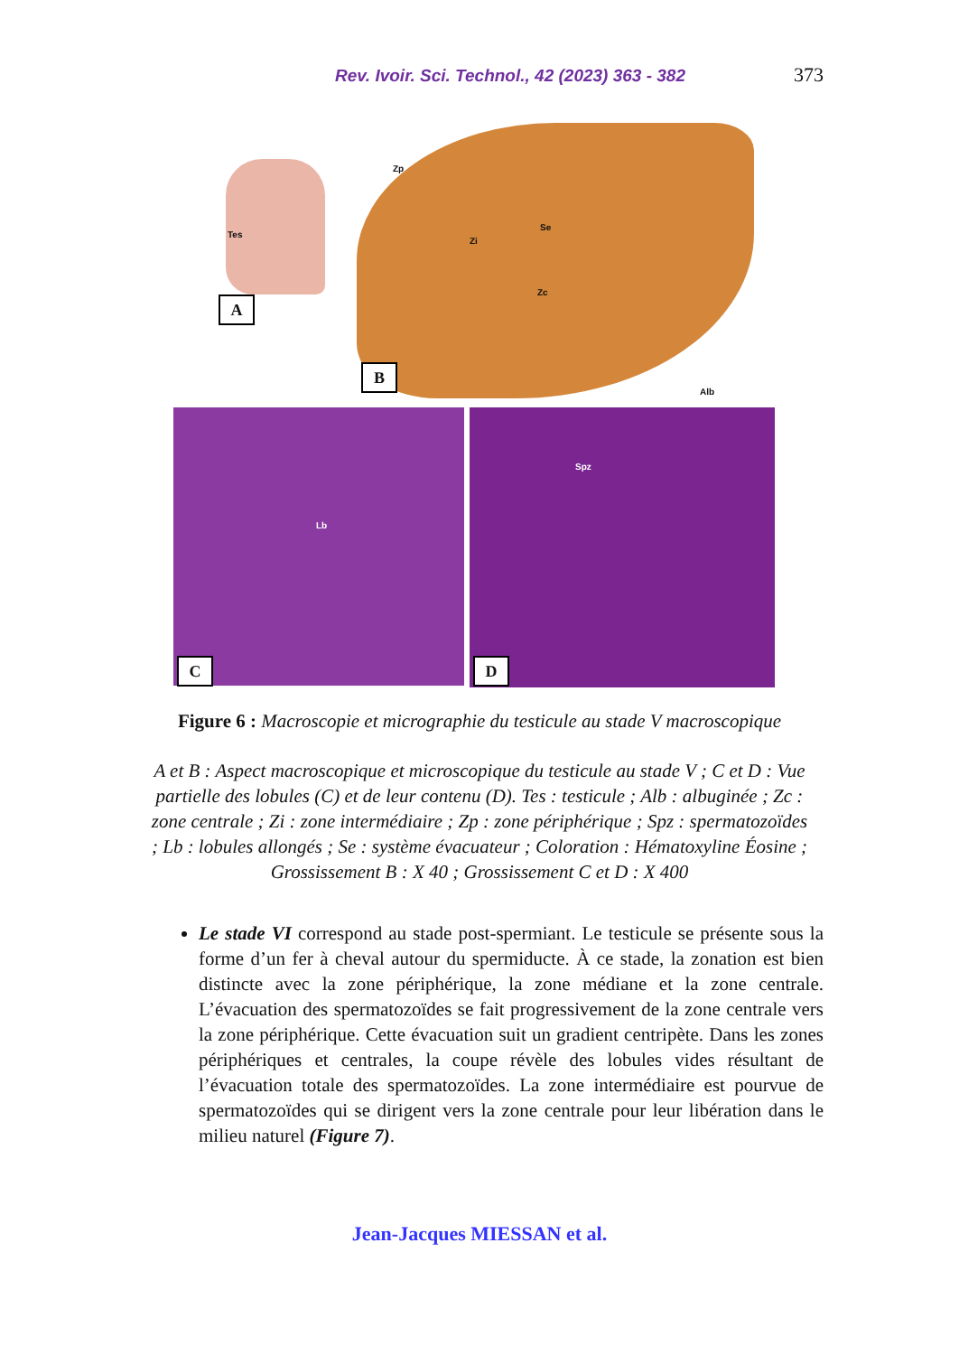Rev. Ivoir. Sci. Technol., 42 (2023) 363 - 382 373
Tes
A
Zp
Zi
Se
Zc
Alb
B
Lb
C
Spz
D
Figure 6 : Macroscopie et micrographie du testicule au stade V macroscopique
A et B : Aspect macroscopique et microscopique du testicule au stade V ; C et D : Vue partielle des lobules (C) et de leur contenu (D). Tes : testicule ; Alb : albuginée ; Zc : zone centrale ; Zi : zone intermédiaire ; Zp : zone périphérique ; Spz : spermatozoïdes ; Lb : lobules allongés ; Se : système évacuateur ; Coloration : Hématoxyline Éosine ; Grossissement B : X 40 ; Grossissement C et D : X 400
Le stade VI correspond au stade post-spermiant. Le testicule se présente sous la forme d’un fer à cheval autour du spermiducte. À ce stade, la zonation est bien distincte avec la zone périphérique, la zone médiane et la zone centrale. L’évacuation des spermatozoïdes se fait progressivement de la zone centrale vers la zone périphérique. Cette évacuation suit un gradient centripète. Dans les zones périphériques et centrales, la coupe révèle des lobules vides résultant de l’évacuation totale des spermatozoïdes. La zone intermédiaire est pourvue de spermatozoïdes qui se dirigent vers la zone centrale pour leur libération dans le milieu naturel (Figure 7).
Jean-Jacques MIESSAN et al.